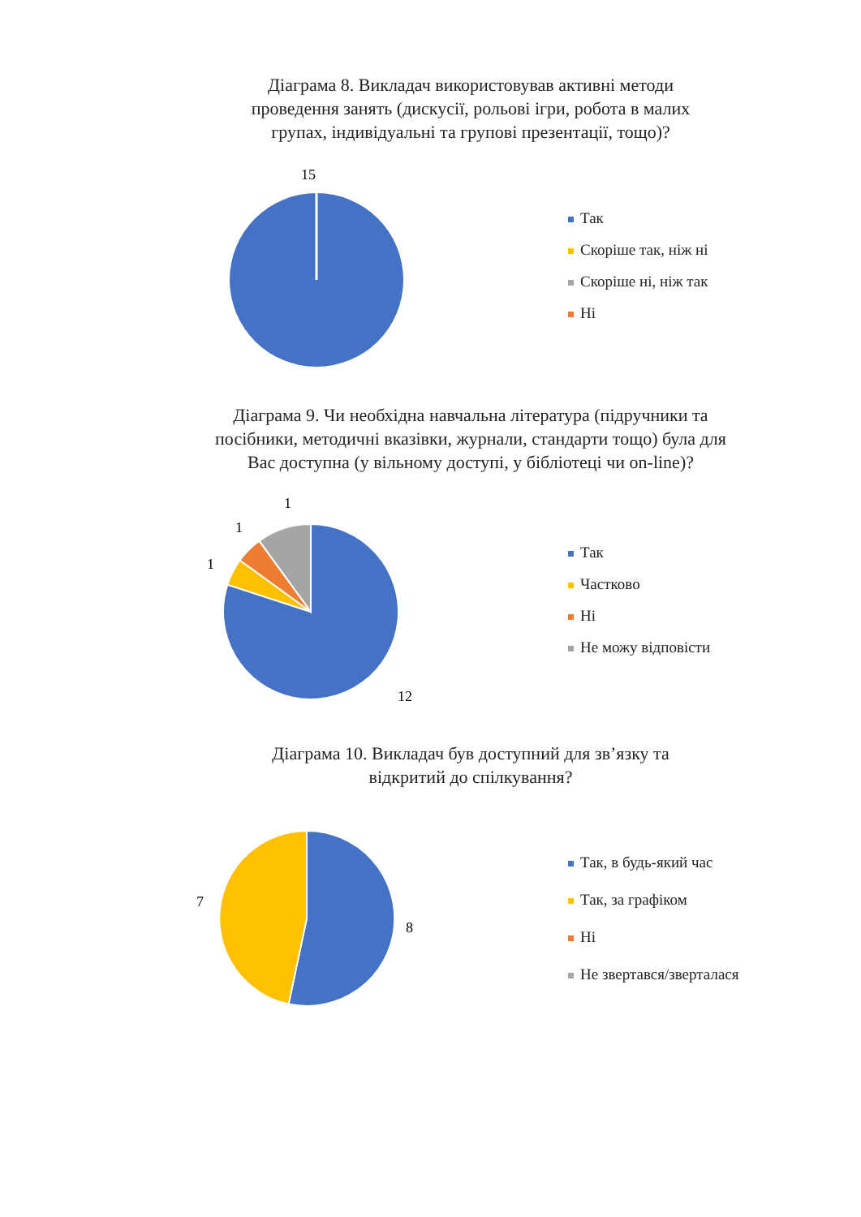Діаграма 8. Викладач використовував активні методи
проведення занять (дискусії, рольові ігри, робота в малих
групах, індивідуальні та групові презентації, тощо)?
15
Так
Скоріше так, ніж ні
Скоріше ні, ніж так
Ні
Діаграма 9. Чи необхідна навчальна література (підручники та
посібники, методичні вказівки, журнали, стандарти тощо) була для
Вас доступна (у вільному доступі, у бібліотеці чи on-line)?
1
1
1
12
Так
Частково
Ні
Не можу відповісти
Діаграма 10. Викладач був доступний для зв’язку та
відкритий до спілкування?
7
8
Так, в будь-який час
Так, за графіком
Ні
Не звертався/зверталася